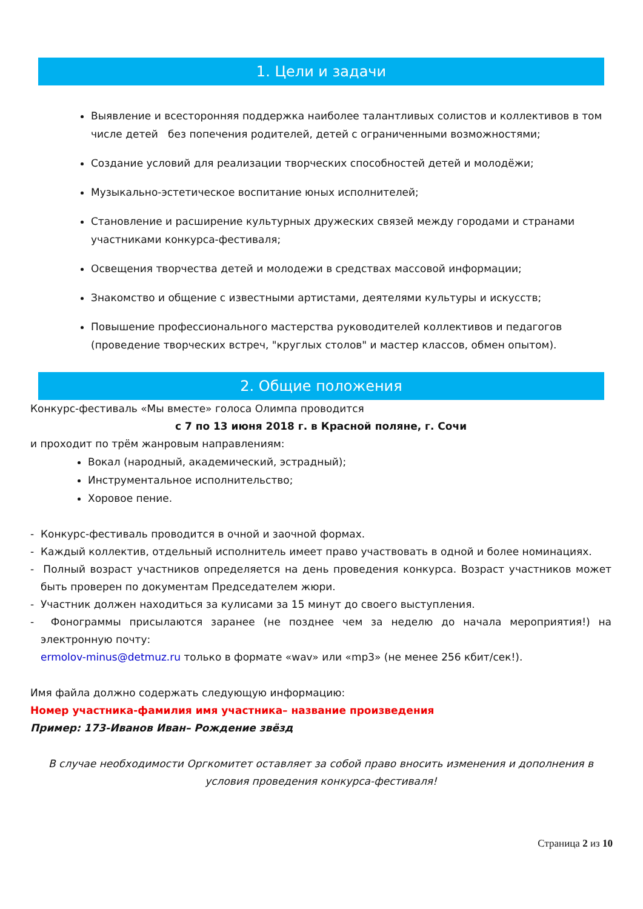1. Цели и задачи
Выявление и всесторонняя поддержка наиболее талантливых солистов и коллективов в том числе детей без попечения родителей, детей с ограниченными возможностями;
Создание условий для реализации творческих способностей детей и молодёжи;
Музыкально-эстетическое воспитание юных исполнителей;
Становление и расширение культурных дружеских связей между городами и странами участниками конкурса-фестиваля;
Освещения творчества детей и молодежи в средствах массовой информации;
Знакомство и общение с известными артистами, деятелями культуры и искусств;
Повышение профессионального мастерства руководителей коллективов и педагогов (проведение творческих встреч, "круглых столов" и мастер классов, обмен опытом).
2. Общие положения
Конкурс-фестиваль «Мы вместе» голоса Олимпа проводится
с 7 по 13 июня 2018 г. в Красной поляне, г. Сочи
и проходит по трём жанровым направлениям:
Вокал (народный, академический, эстрадный);
Инструментальное исполнительство;
Хоровое пение.
- Конкурс-фестиваль проводится в очной и заочной формах.
- Каждый коллектив, отдельный исполнитель имеет право участвовать в одной и более номинациях.
- Полный возраст участников определяется на день проведения конкурса. Возраст участников может быть проверен по документам Председателем жюри.
- Участник должен находиться за кулисами за 15 минут до своего выступления.
- Фонограммы присылаются заранее (не позднее чем за неделю до начала мероприятия!) на электронную почту:
ermolov-minus@detmuz.ru только в формате «wav» или «mp3» (не менее 256 кбит/сек!).
Имя файла должно содержать следующую информацию:
Номер участника-фамилия имя участника– название произведения
Пример: 173-Иванов Иван– Рождение звёзд
В случае необходимости Оргкомитет оставляет за собой право вносить изменения и дополнения в условия проведения конкурса-фестиваля!
Страница 2 из 10